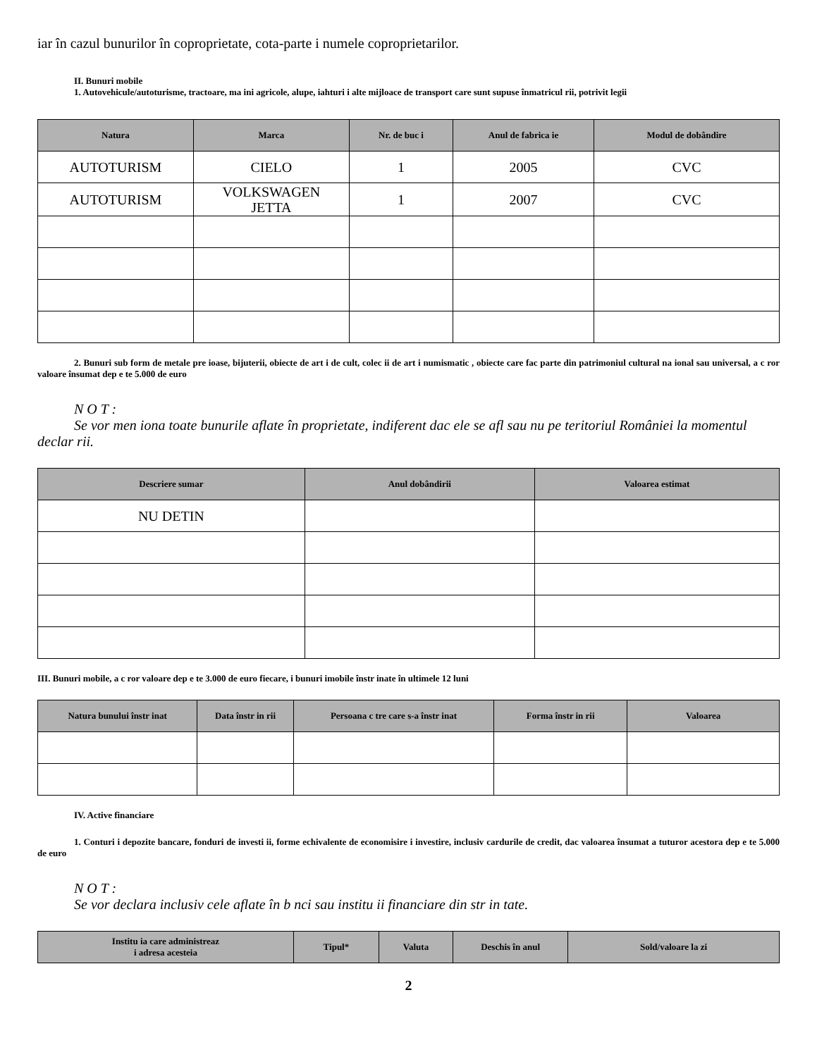iar în cazul bunurilor în coproprietate, cota-parte i numele coproprietarilor.
II. Bunuri mobile
1. Autovehicule/autoturisme, tractoare, ma ini agricole, alupe, iahturi i alte mijloace de transport care sunt supuse înmatricul rii, potrivit legii
| Natura | Marca | Nr. de buc i | Anul de fabrica ie | Modul de dobândire |
| --- | --- | --- | --- | --- |
| AUTOTURISM | CIELO | 1 | 2005 | CVC |
| AUTOTURISM | VOLKSWAGEN JETTA | 1 | 2007 | CVC |
2. Bunuri sub form de metale pre ioase, bijuterii, obiecte de art i de cult, colec ii de art i numismatic , obiecte care fac parte din patrimoniul cultural na ional sau universal, a c ror valoare însumat dep e te 5.000 de euro
N O T :
Se vor men iona toate bunurile aflate în proprietate, indiferent dac ele se afl sau nu pe teritoriul României la momentul declar rii.
| Descriere sumar | Anul dobândirii | Valoarea estimat |
| --- | --- | --- |
| NU DETIN | | |
III. Bunuri mobile, a c ror valoare dep e te 3.000 de euro fiecare, i bunuri imobile înstr inate în ultimele 12 luni
| Natura bunului înstr inat | Data înstr in rii | Persoana c tre care s-a înstr inat | Forma înstr in rii | Valoarea |
| --- | --- | --- | --- | --- |
IV. Active financiare
1. Conturi i depozite bancare, fonduri de investi ii, forme echivalente de economisire i investire, inclusiv cardurile de credit, dac valoarea însumat a tuturor acestora dep e te 5.000 de euro
N O T :
Se vor declara inclusiv cele aflate în b nci sau institu ii financiare din str in tate.
| Institu ia care administreaz i adresa acesteia | Tipul* | Valuta | Deschis în anul | Sold/valoare la zi |
| --- | --- | --- | --- | --- |
2